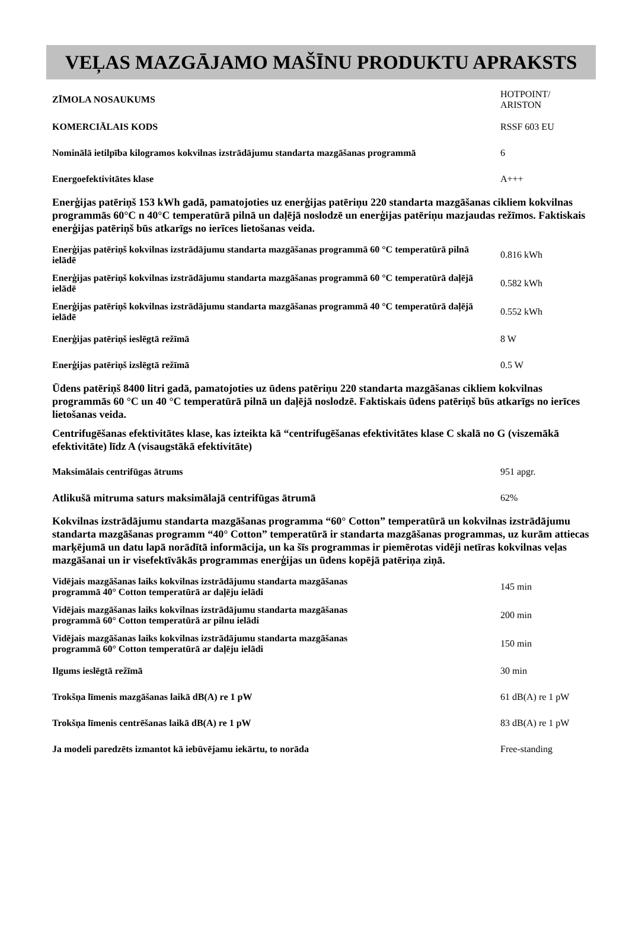VEĻAS MAZGĀJAMO MAŠĪNU PRODUKTU APRAKSTS
| ZĪMOLA NOSAUKUMS | HOTPOINT/ ARISTON |
| KOMERCIĀLAIS KODS | RSSF 603 EU |
| Nominālā ietilpība kilogramos kokvilnas izstrādājumu standarta mazgāšanas programmā | 6 |
| Energoefektivitātes klase | A+++ |
Enerģijas patēriņš 153 kWh gadā, pamatojoties uz enerģijas patēriņu 220 standarta mazgāšanas cikliem kokvilnas programmās 60°C n 40°C temperatūrā pilnā un daļējā noslodzē un enerģijas patēriņu mazjaudas režīmos. Faktiskais enerģijas patēriņš būs atkarīgs no ierīces lietošanas veida.
| Enerģijas patēriņš kokvilnas izstrādājumu standarta mazgāšanas programmā 60 °C temperatūrā pilnā ielādē | 0.816 kWh |
| Enerģijas patēriņš kokvilnas izstrādājumu standarta mazgāšanas programmā 60 °C temperatūrā daļējā ielādē | 0.582 kWh |
| Enerģijas patēriņš kokvilnas izstrādājumu standarta mazgāšanas programmā 40 °C temperatūrā daļējā ielādē | 0.552 kWh |
| Enerģijas patēriņš ieslēgtā režīmā | 8 W |
| Enerģijas patēriņš izslēgtā režīmā | 0.5 W |
Ūdens patēriņš 8400 litri gadā, pamatojoties uz ūdens patēriņu 220 standarta mazgāšanas cikliem kokvilnas programmās 60 °C un 40 °C temperatūrā pilnā un daļējā noslodzē. Faktiskais ūdens patēriņš būs atkarīgs no ierīces lietošanas veida.
Centrifugēšanas efektivitātes klase, kas izteikta kā “centrifugēšanas efektivitātes klase C skalā no G (viszemākā efektivitāte) līdz A (visaugstākā efektivitāte)
| Maksimālais centrifūgas ātrums | 951 apgr. |
| Atlikušā mitruma saturs maksimālajā centrifūgas ātrumā | 62% |
Kokvilnas izstrādājumu standarta mazgāšanas programma “60° Cotton” temperatūrā un kokvilnas izstrādājumu standarta mazgāšanas programm “40° Cotton” temperatūrā ir standarta mazgāšanas programmas, uz kurām attiecas marķējumā un datu lapā norādītā informācija, un ka šīs programmas ir piemērotas vidēji netīras kokvilnas veļas mazgāšanai un ir visefektīvākās programmas enerģijas un ūdens kopējā patēriņa ziņā.
| Vidējais mazgāšanas laiks kokvilnas izstrādājumu standarta mazgāšanas programmā 40° Cotton temperatūrā ar daļēju ielādi | 145 min |
| Vidējais mazgāšanas laiks kokvilnas izstrādājumu standarta mazgāšanas programmā 60° Cotton temperatūrā ar pilnu ielādi | 200 min |
| Vidējais mazgāšanas laiks kokvilnas izstrādājumu standarta mazgāšanas programmā 60° Cotton temperatūrā ar daļēju ielādi | 150 min |
| Ilgums ieslēgtā režīmā | 30 min |
| Trokšņa līmenis mazgāšanas laikā dB(A) re 1 pW | 61 dB(A) re 1 pW |
| Trokšņa līmenis centrēšanas laikā dB(A) re 1 pW | 83 dB(A) re 1 pW |
| Ja modeli paredzēts izmantot kā iebūvējamu iekārtu, to norāda | Free-standing |